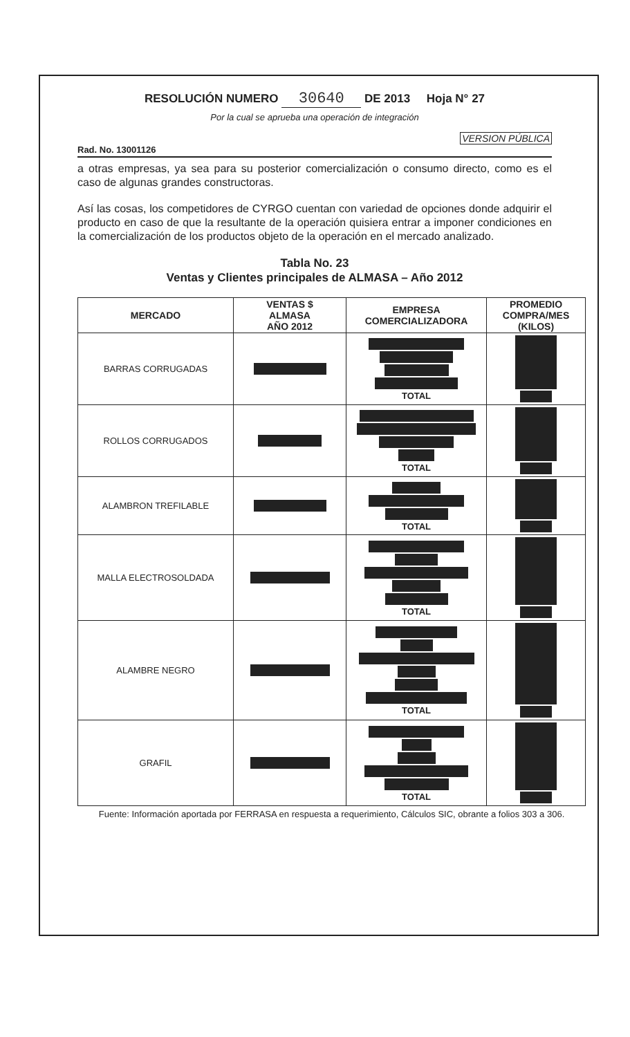RESOLUCIÓN NUMERO 30640 DE 2013 Hoja N° 27
Por la cual se aprueba una operación de integración
VERSION PÚBLICA
Rad. No. 13001126
a otras empresas, ya sea para su posterior comercialización o consumo directo, como es el caso de algunas grandes constructoras.
Así las cosas, los competidores de CYRGO cuentan con variedad de opciones donde adquirir el producto en caso de que la resultante de la operación quisiera entrar a imponer condiciones en la comercialización de los productos objeto de la operación en el mercado analizado.
Tabla No. 23
Ventas y Clientes principales de ALMASA – Año 2012
| MERCADO | VENTAS $ ALMASA AÑO 2012 | EMPRESA COMERCIALIZADORA | PROMEDIO COMPRA/MES (KILOS) |
| --- | --- | --- | --- |
| BARRAS CORRUGADAS | | TOTAL | |
| ROLLOS CORRUGADOS | | TOTAL | |
| ALAMBRON TREFILABLE | | TOTAL | |
| MALLA ELECTROSOLDADA | | TOTAL | |
| ALAMBRE NEGRO | | TOTAL | |
| GRAFIL | | TOTAL | |
Fuente: Información aportada por FERRASA en respuesta a requerimiento, Cálculos SIC, obrante a folios 303 a 306.